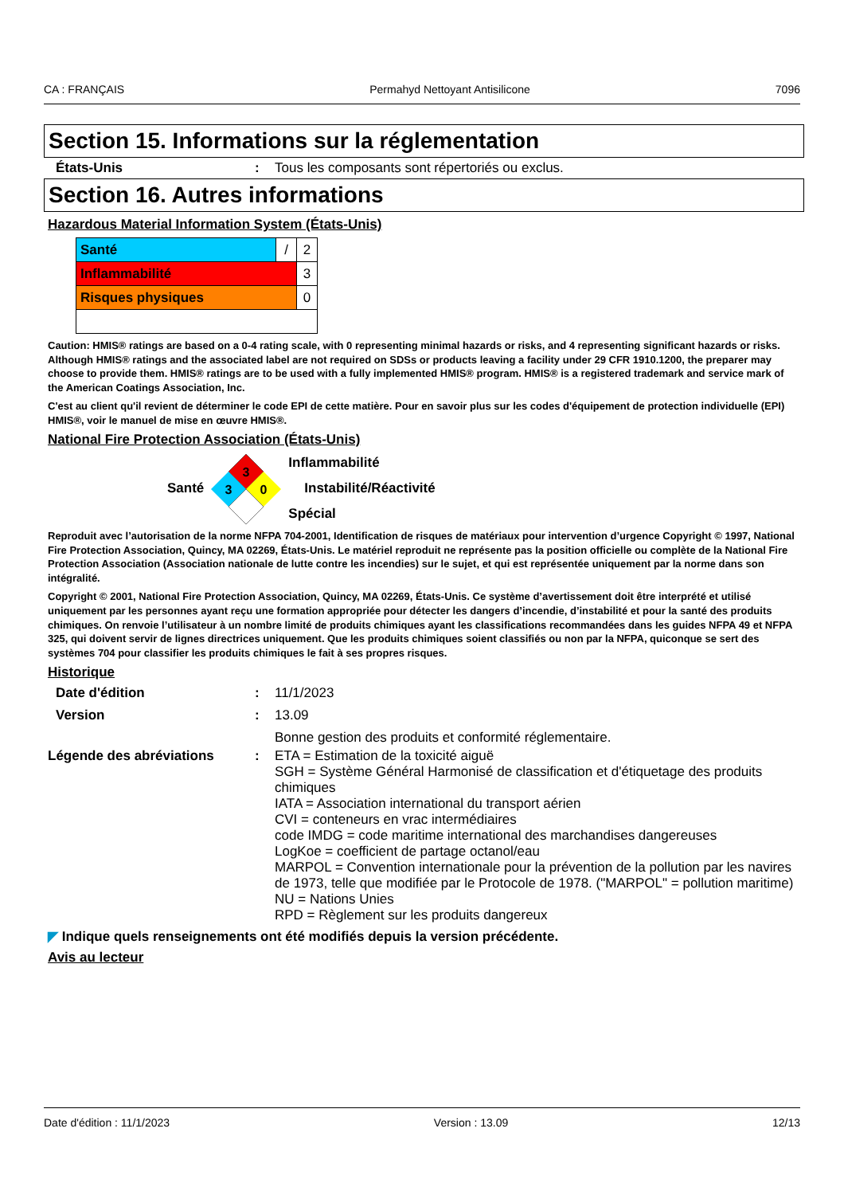CA : FRANÇAIS Permahyd Nettoyant Antisilicone 7096
Section 15. Informations sur la réglementation
États-Unis : Tous les composants sont répertoriés ou exclus.
Section 16. Autres informations
Hazardous Material Information System (États-Unis)
| Santé | / | 2 |
| Inflammabilité | | 3 |
| Risques physiques | | 0 |
Caution: HMIS® ratings are based on a 0-4 rating scale, with 0 representing minimal hazards or risks, and 4 representing significant hazards or risks. Although HMIS® ratings and the associated label are not required on SDSs or products leaving a facility under 29 CFR 1910.1200, the preparer may choose to provide them. HMIS® ratings are to be used with a fully implemented HMIS® program. HMIS® is a registered trademark and service mark of the American Coatings Association, Inc.
C'est au client qu'il revient de déterminer le code EPI de cette matière. Pour en savoir plus sur les codes d'équipement de protection individuelle (EPI) HMIS®, voir le manuel de mise en œuvre HMIS®.
National Fire Protection Association (États-Unis)
Santé
3
3
0
Inflammabilité
Instabilité/Réactivité
Spécial
Reproduit avec l’autorisation de la norme NFPA 704-2001, Identification de risques de matériaux pour intervention d’urgence Copyright © 1997, National Fire Protection Association, Quincy, MA 02269, États-Unis. Le matériel reproduit ne représente pas la position officielle ou complète de la National Fire Protection Association (Association nationale de lutte contre les incendies) sur le sujet, et qui est représentée uniquement par la norme dans son intégralité.
Copyright © 2001, National Fire Protection Association, Quincy, MA 02269, États-Unis. Ce système d’avertissement doit être interprété et utilisé uniquement par les personnes ayant reçu une formation appropriée pour détecter les dangers d’incendie, d’instabilité et pour la santé des produits chimiques. On renvoie l’utilisateur à un nombre limité de produits chimiques ayant les classifications recommandées dans les guides NFPA 49 et NFPA 325, qui doivent servir de lignes directrices uniquement. Que les produits chimiques soient classifiés ou non par la NFPA, quiconque se sert des systèmes 704 pour classifier les produits chimiques le fait à ses propres risques.
Historique
Date d'édition : 11/1/2023
Version : 13.09
Bonne gestion des produits et conformité réglementaire.
Légende des abréviations : ETA = Estimation de la toxicité aiguë
SGH = Système Général Harmonisé de classification et d'étiquetage des produits chimiques
IATA = Association international du transport aérien
CVI = conteneurs en vrac intermédiaires
code IMDG = code maritime international des marchandises dangereuses
LogKoe = coefficient de partage octanol/eau
MARPOL = Convention internationale pour la prévention de la pollution par les navires de 1973, telle que modifiée par le Protocole de 1978. ("MARPOL" = pollution maritime)
NU = Nations Unies
RPD = Règlement sur les produits dangereux
◤ Indique quels renseignements ont été modifiés depuis la version précédente.
Avis au lecteur
Date d'édition : 11/1/2023 Version : 13.09 12/13